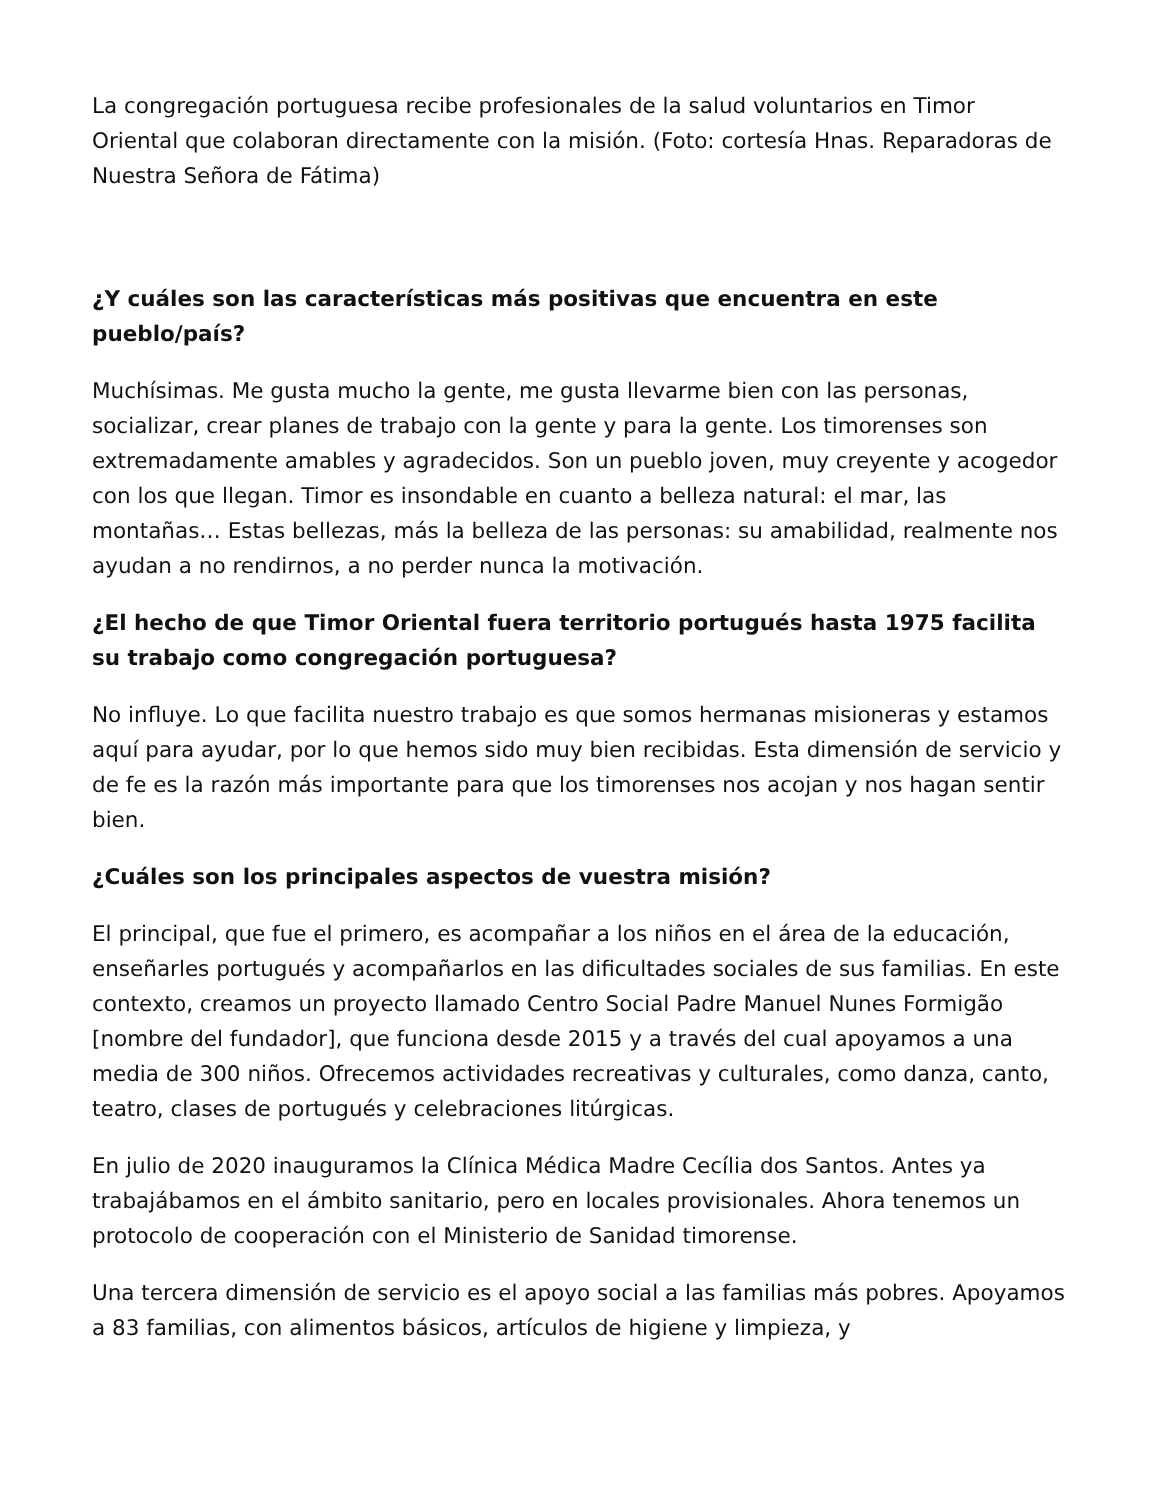La congregación portuguesa recibe profesionales de la salud voluntarios en Timor Oriental que colaboran directamente con la misión. (Foto: cortesía Hnas. Reparadoras de Nuestra Señora de Fátima)
¿Y cuáles son las características más positivas que encuentra en este pueblo/país?
Muchísimas. Me gusta mucho la gente, me gusta llevarme bien con las personas, socializar, crear planes de trabajo con la gente y para la gente. Los timorenses son extremadamente amables y agradecidos. Son un pueblo joven, muy creyente y acogedor con los que llegan. Timor es insondable en cuanto a belleza natural: el mar, las montañas… Estas bellezas, más la belleza de las personas: su amabilidad, realmente nos ayudan a no rendirnos, a no perder nunca la motivación.
¿El hecho de que Timor Oriental fuera territorio portugués hasta 1975 facilita su trabajo como congregación portuguesa?
No influye. Lo que facilita nuestro trabajo es que somos hermanas misioneras y estamos aquí para ayudar, por lo que hemos sido muy bien recibidas. Esta dimensión de servicio y de fe es la razón más importante para que los timorenses nos acojan y nos hagan sentir bien.
¿Cuáles son los principales aspectos de vuestra misión?
El principal, que fue el primero, es acompañar a los niños en el área de la educación, enseñarles portugués y acompañarlos en las dificultades sociales de sus familias. En este contexto, creamos un proyecto llamado Centro Social Padre Manuel Nunes Formigão [nombre del fundador], que funciona desde 2015 y a través del cual apoyamos a una media de 300 niños. Ofrecemos actividades recreativas y culturales, como danza, canto, teatro, clases de portugués y celebraciones litúrgicas.
En julio de 2020 inauguramos la Clínica Médica Madre Cecília dos Santos. Antes ya trabajábamos en el ámbito sanitario, pero en locales provisionales. Ahora tenemos un protocolo de cooperación con el Ministerio de Sanidad timorense.
Una tercera dimensión de servicio es el apoyo social a las familias más pobres. Apoyamos a 83 familias, con alimentos básicos, artículos de higiene y limpieza, y